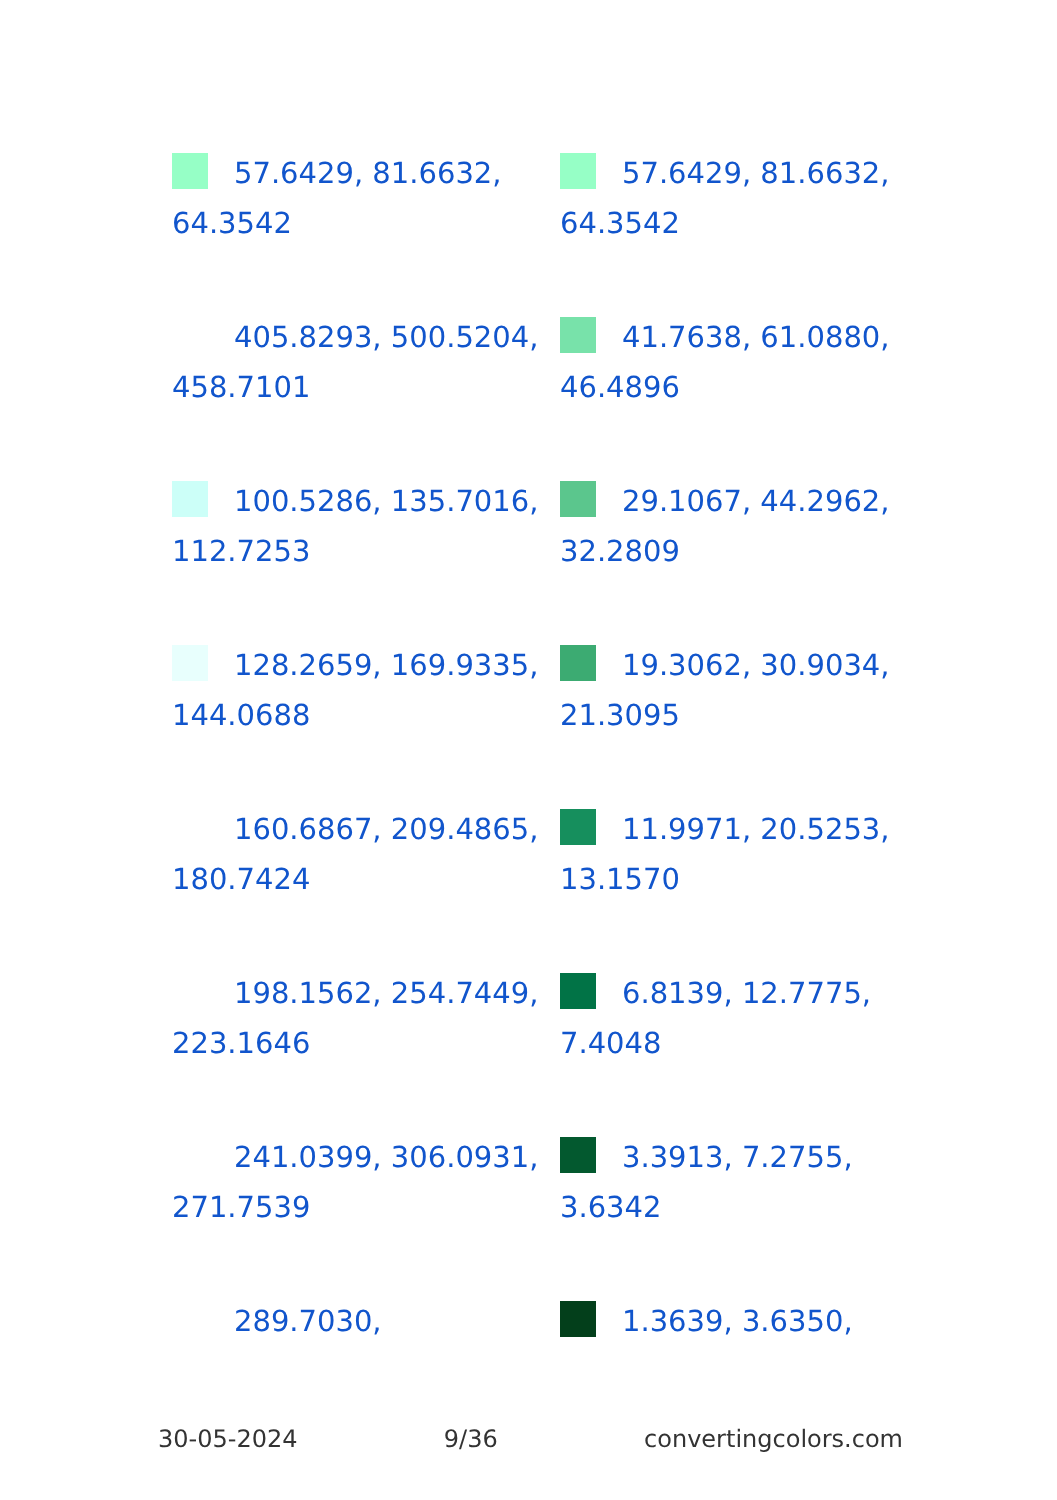57.6429, 81.6632, 64.3542
57.6429, 81.6632, 64.3542
405.8293, 500.5204, 458.7101
41.7638, 61.0880, 46.4896
100.5286, 135.7016, 112.7253
29.1067, 44.2962, 32.2809
128.2659, 169.9335, 144.0688
19.3062, 30.9034, 21.3095
160.6867, 209.4865, 180.7424
11.9971, 20.5253, 13.1570
198.1562, 254.7449, 223.1646
6.8139, 12.7775, 7.4048
241.0399, 306.0931, 271.7539
3.3913, 7.2755, 3.6342
289.7030,
1.3639, 3.6350,
30-05-2024 9/36 convertingcolors.com